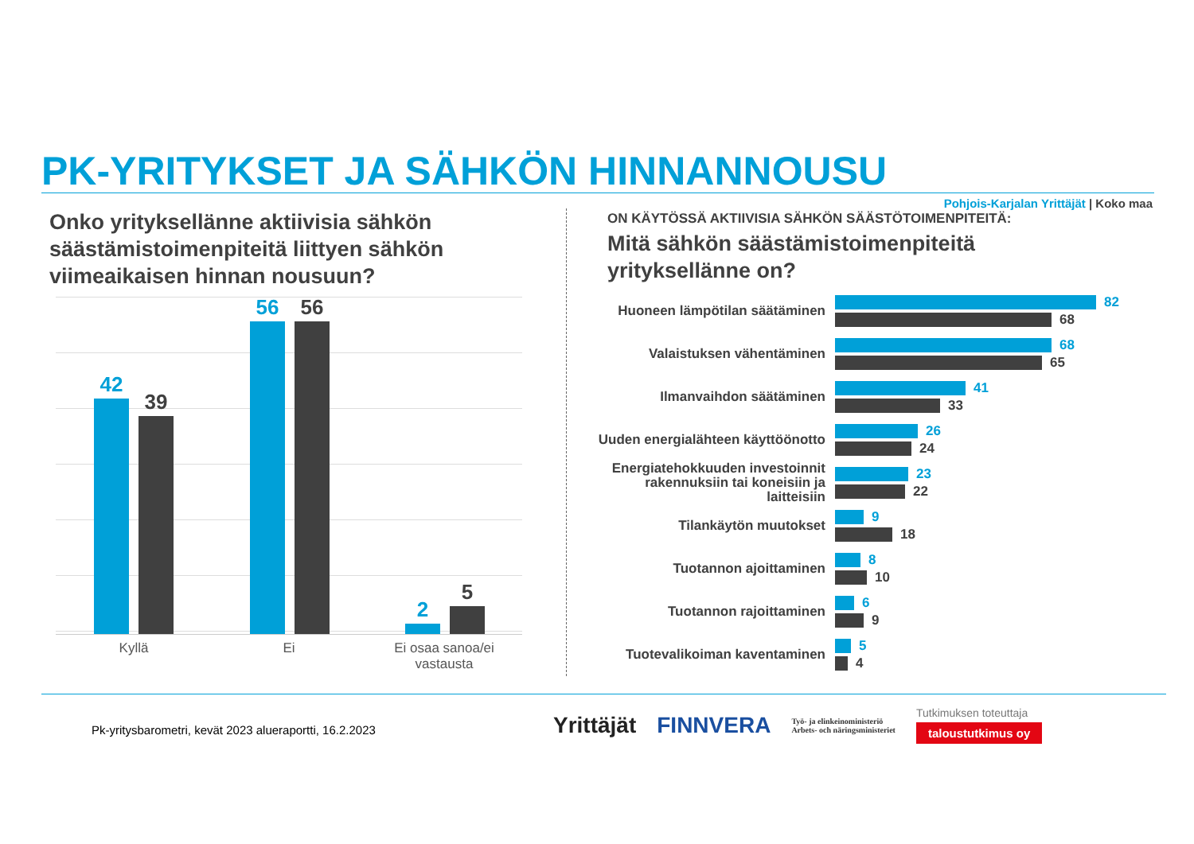PK-YRITYKSET JA SÄHKÖN HINNANNOUSU
Pohjois-Karjalan Yrittäjät | Koko maa
Onko yrityksellänne aktiivisia sähkön säästämistoimenpiteitä liittyen sähkön viimeaikaisen hinnan nousuun?
42
39
56 56
2
5
Kyllä Ei
Ei osaa sanoa/ei vastausta
ON KÄYTÖSSÄ AKTIIVISIA SÄHKÖN SÄÄSTÖTOIMENPITEITÄ:
Mitä sähkön säästämistoimenpiteitä
yrityksellänne on?
Huoneen lämpötilan säätäminen
82
68
Valaistuksen vähentäminen
68
65
Ilmanvaihdon säätäminen
41
33
Uuden energialähteen käyttöönotto
26
24
Energiatehokkuuden investoinnit rakennuksiin tai koneisiin ja laitteisiin
23
22
Tilankäytön muutokset
9
18
Tuotannon ajoittaminen
8
10
Tuotannon rajoittaminen
6
9
Tuotevalikoiman kaventaminen
5
4
Pk-yritysbarometri, kevät 2023 alueraportti, 16.2.2023
Yrittäjät FINNVERA
Työ- ja elinkeinoministeriö
Arbets- och näringsministeriet
Tutkimuksen toteuttaja
taloustutkimus oy